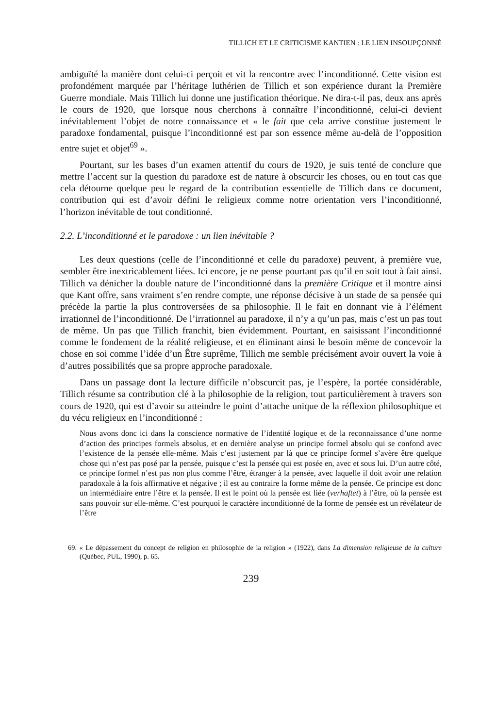TILLICH ET LE CRITICISME KANTIEN : LE LIEN INSOUPÇONNÉ
ambiguïté la manière dont celui-ci perçoit et vit la rencontre avec l’inconditionné. Cette vision est profondément marquée par l’héritage luthérien de Tillich et son expérience durant la Première Guerre mondiale. Mais Tillich lui donne une justification théorique. Ne dira-t-il pas, deux ans après le cours de 1920, que lorsque nous cherchons à connaître l’inconditionné, celui-ci devient inévitablement l’objet de notre connaissance et « le fait que cela arrive constitue justement le paradoxe fondamental, puisque l’inconditionné est par son essence même au-delà de l’opposition entre sujet et objet<sup>69</sup> ».
Pourtant, sur les bases d’un examen attentif du cours de 1920, je suis tenté de conclure que mettre l’accent sur la question du paradoxe est de nature à obscurcir les choses, ou en tout cas que cela détourne quelque peu le regard de la contribution essentielle de Tillich dans ce document, contribution qui est d’avoir défini le religieux comme notre orientation vers l’inconditionné, l’horizon inévitable de tout conditionné.
2.2. L’inconditionné et le paradoxe : un lien inévitable ?
Les deux questions (celle de l’inconditionné et celle du paradoxe) peuvent, à première vue, sembler être inextricablement liées. Ici encore, je ne pense pourtant pas qu’il en soit tout à fait ainsi. Tillich va dénicher la double nature de l’inconditionné dans la première Critique et il montre ainsi que Kant offre, sans vraiment s’en rendre compte, une réponse décisive à un stade de sa pensée qui précède la partie la plus controversées de sa philosophie. Il le fait en donnant vie à l’élément irrationnel de l’inconditionné. De l’irrationnel au paradoxe, il n’y a qu’un pas, mais c’est un pas tout de même. Un pas que Tillich franchit, bien évidemment. Pourtant, en saisissant l’inconditionné comme le fondement de la réalité religieuse, et en éliminant ainsi le besoin même de concevoir la chose en soi comme l’idée d’un Être suprême, Tillich me semble précisément avoir ouvert la voie à d’autres possibilités que sa propre approche paradoxale.
Dans un passage dont la lecture difficile n’obscurcit pas, je l’espère, la portée considérable, Tillich résume sa contribution clé à la philosophie de la religion, tout particulièrement à travers son cours de 1920, qui est d’avoir su atteindre le point d’attache unique de la réflexion philosophique et du vécu religieux en l’inconditionné :
Nous avons donc ici dans la conscience normative de l’identité logique et de la reconnaissance d’une norme d’action des principes formels absolus, et en dernière analyse un principe formel absolu qui se confond avec l’existence de la pensée elle-même. Mais c’est justement par là que ce principe formel s’avère être quelque chose qui n’est pas posé par la pensée, puisque c’est la pensée qui est posée en, avec et sous lui. D’un autre côté, ce principe formel n’est pas non plus comme l’être, étranger à la pensée, avec laquelle il doit avoir une relation paradoxale à la fois affirmative et négative ; il est au contraire la forme même de la pensée. Ce principe est donc un intermédiaire entre l’être et la pensée. Il est le point où la pensée est liée (verhaftet) à l’être, où la pensée est sans pouvoir sur elle-même. C’est pourquoi le caractère inconditionné de la forme de pensée est un révélateur de l’être
69. « Le dépassement du concept de religion en philosophie de la religion » (1922), dans La dimension religieuse de la culture (Québec, PUL, 1990), p. 65.
239